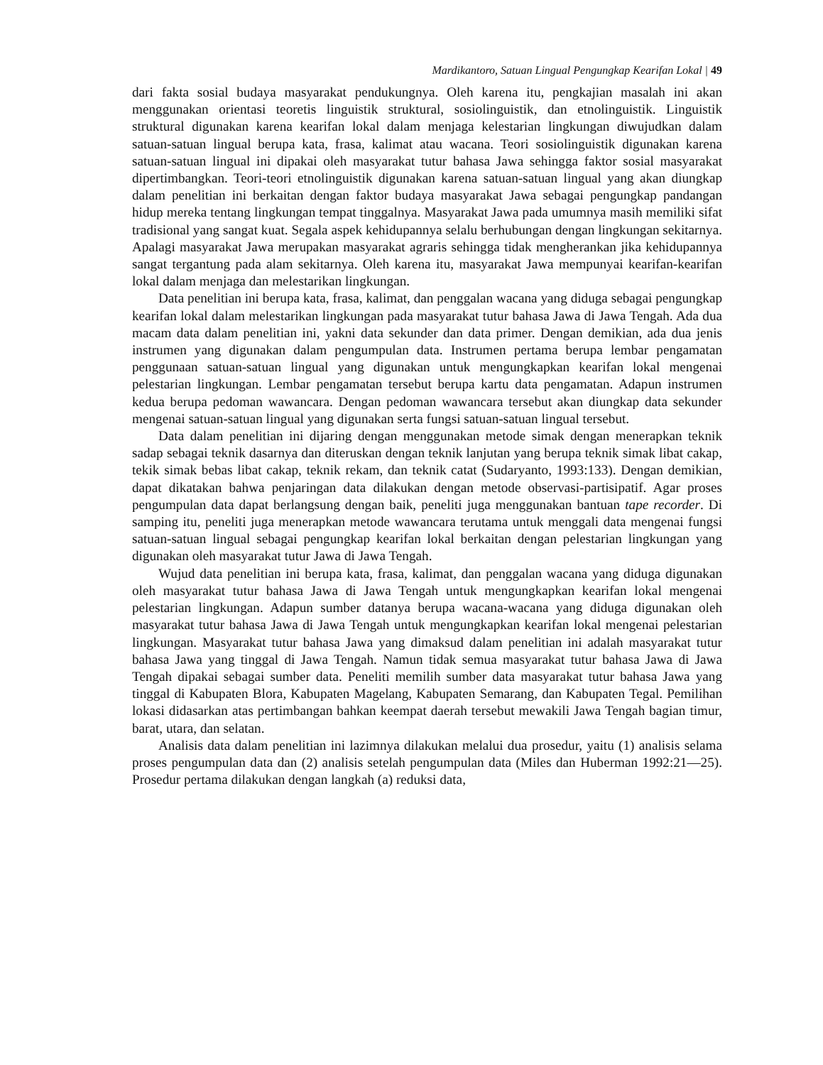Mardikantoro, Satuan Lingual Pengungkap Kearifan Lokal | 49
dari fakta sosial budaya masyarakat pendukungnya. Oleh karena itu, pengkajian masalah ini akan menggunakan orientasi teoretis linguistik struktural, sosiolinguistik, dan etnolinguistik. Linguistik struktural digunakan karena kearifan lokal dalam menjaga kelestarian lingkungan diwujudkan dalam satuan-satuan lingual berupa kata, frasa, kalimat atau wacana. Teori sosiolinguistik digunakan karena satuan-satuan lingual ini dipakai oleh masyarakat tutur bahasa Jawa sehingga faktor sosial masyarakat dipertimbangkan. Teori-teori etnolinguistik digunakan karena satuan-satuan lingual yang akan diungkap dalam penelitian ini berkaitan dengan faktor budaya masyarakat Jawa sebagai pengungkap pandangan hidup mereka tentang lingkungan tempat tinggalnya. Masyarakat Jawa pada umumnya masih memiliki sifat tradisional yang sangat kuat. Segala aspek kehidupannya selalu berhubungan dengan lingkungan sekitarnya. Apalagi masyarakat Jawa merupakan masyarakat agraris sehingga tidak mengherankan jika kehidupannya sangat tergantung pada alam sekitarnya. Oleh karena itu, masyarakat Jawa mempunyai kearifan-kearifan lokal dalam menjaga dan melestarikan lingkungan.
Data penelitian ini berupa kata, frasa, kalimat, dan penggalan wacana yang diduga sebagai pengungkap kearifan lokal dalam melestarikan lingkungan pada masyarakat tutur bahasa Jawa di Jawa Tengah. Ada dua macam data dalam penelitian ini, yakni data sekunder dan data primer. Dengan demikian, ada dua jenis instrumen yang digunakan dalam pengumpulan data. Instrumen pertama berupa lembar pengamatan penggunaan satuan-satuan lingual yang digunakan untuk mengungkapkan kearifan lokal mengenai pelestarian lingkungan. Lembar pengamatan tersebut berupa kartu data pengamatan. Adapun instrumen kedua berupa pedoman wawancara. Dengan pedoman wawancara tersebut akan diungkap data sekunder mengenai satuan-satuan lingual yang digunakan serta fungsi satuan-satuan lingual tersebut.
Data dalam penelitian ini dijaring dengan menggunakan metode simak dengan menerapkan teknik sadap sebagai teknik dasarnya dan diteruskan dengan teknik lanjutan yang berupa teknik simak libat cakap, tekik simak bebas libat cakap, teknik rekam, dan teknik catat (Sudaryanto, 1993:133). Dengan demikian, dapat dikatakan bahwa penjaringan data dilakukan dengan metode observasi-partisipatif. Agar proses pengumpulan data dapat berlangsung dengan baik, peneliti juga menggunakan bantuan tape recorder. Di samping itu, peneliti juga menerapkan metode wawancara terutama untuk menggali data mengenai fungsi satuan-satuan lingual sebagai pengungkap kearifan lokal berkaitan dengan pelestarian lingkungan yang digunakan oleh masyarakat tutur Jawa di Jawa Tengah.
Wujud data penelitian ini berupa kata, frasa, kalimat, dan penggalan wacana yang diduga digunakan oleh masyarakat tutur bahasa Jawa di Jawa Tengah untuk mengungkapkan kearifan lokal mengenai pelestarian lingkungan. Adapun sumber datanya berupa wacana-wacana yang diduga digunakan oleh masyarakat tutur bahasa Jawa di Jawa Tengah untuk mengungkapkan kearifan lokal mengenai pelestarian lingkungan. Masyarakat tutur bahasa Jawa yang dimaksud dalam penelitian ini adalah masyarakat tutur bahasa Jawa yang tinggal di Jawa Tengah. Namun tidak semua masyarakat tutur bahasa Jawa di Jawa Tengah dipakai sebagai sumber data. Peneliti memilih sumber data masyarakat tutur bahasa Jawa yang tinggal di Kabupaten Blora, Kabupaten Magelang, Kabupaten Semarang, dan Kabupaten Tegal. Pemilihan lokasi didasarkan atas pertimbangan bahkan keempat daerah tersebut mewakili Jawa Tengah bagian timur, barat, utara, dan selatan.
Analisis data dalam penelitian ini lazimnya dilakukan melalui dua prosedur, yaitu (1) analisis selama proses pengumpulan data dan (2) analisis setelah pengumpulan data (Miles dan Huberman 1992:21—25). Prosedur pertama dilakukan dengan langkah (a) reduksi data,